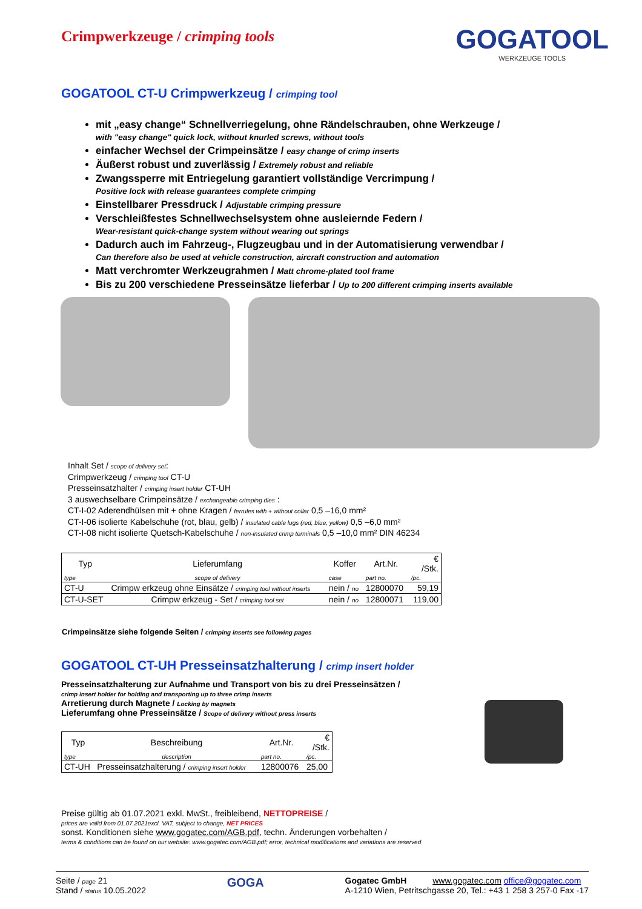Crimpwerkzeuge / crimping tools
GOGATOOL
WERKZEUGE TOOLS
GOGATOOL CT-U Crimpwerkzeug / crimping tool
mit „easy change“ Schnellverriegelung, ohne Rändelschrauben, ohne Werkzeuge /
with "easy change" quick lock, without knurled screws, without tools
einfacher Wechsel der Crimpeinsätze / easy change of crimp inserts
Äußerst robust und zuverlässig / Extremely robust and reliable
Zwangssperre mit Entriegelung garantiert vollständige Vercrimpung /
Positive lock with release guarantees complete crimping
Einstellbarer Pressdruck / Adjustable crimping pressure
Verschleißfestes Schnellwechselsystem ohne ausleiernde Federn /
Wear-resistant quick-change system without wearing out springs
Dadurch auch im Fahrzeug-, Flugzeugbau und in der Automatisierung verwendbar /
Can therefore also be used at vehicle construction, aircraft construction and automation
Matt verchromter Werkzeugrahmen / Matt chrome-plated tool frame
Bis zu 200 verschiedene Presseinsätze lieferbar / Up to 200 different crimping inserts available
Inhalt Set / scope of delivery set:
Crimpwerkzeug / crimping tool CT-U
Presseinsatzhalter / crimping insert holder CT-UH
3 auswechselbare Crimpeinsätze / exchangeable crimping dies :
CT-I-02 Aderendhülsen mit + ohne Kragen / ferrules with + without collar 0,5 –16,0 mm²
CT-I-06 isolierte Kabelschuhe (rot, blau, gelb) / insulated cable lugs (red, blue, yellow) 0,5 –6,0 mm²
CT-I-08 nicht isolierte Quetsch-Kabelschuhe / non-insulated crimp terminals 0,5 –10,0 mm² DIN 46234
| Typ | Lieferumfang | Koffer | Art.Nr. | € /Stk. |
| --- | --- | --- | --- | --- |
| type | scope of delivery | case | part no. | /pc. |
| CT-U | Crimpw erkzeug ohne Einsätze / crimping tool without inserts | nein / no | 12800070 | 59,19 |
| CT-U-SET | Crimpw erkzeug - Set / crimping tool set | nein / no | 12800071 | 119,00 |
Crimpeinsätze siehe folgende Seiten / crimping inserts see following pages
GOGATOOL CT-UH Presseinsatzhalterung / crimp insert holder
Presseinsatzhalterung zur Aufnahme und Transport von bis zu drei Presseinsätzen /
crimp insert holder for holding and transporting up to three crimp inserts
Arretierung durch Magnete / Locking by magnets
Lieferumfang ohne Presseinsätze / Scope of delivery without press inserts
| Typ | Beschreibung | Art.Nr. | € /Stk. |
| --- | --- | --- | --- |
| type | description | part no. | /pc. |
| CT-UH | Presseinsatzhalterung / crimping insert holder | 12800076 | 25,00 |
Preise gültig ab 01.07.2021 exkl. MwSt., freibleibend, NETTOPREISE /
prices are valid from 01.07.2021excl. VAT, subject to change, NET PRICES
sonst. Konditionen siehe www.gogatec.com/AGB.pdf, techn. Änderungen vorbehalten /
terms & conditions can be found on our website: www.gogatec.com/AGB.pdf; error, technical modifications and variations are reserved
Seite / page 21
Stand / status 10.05.2022
GOGA
Gogatec GmbH www.gogatec.com office@gogatec.com
A-1210 Wien, Petritschgasse 20, Tel.: +43 1 258 3 257-0 Fax -17